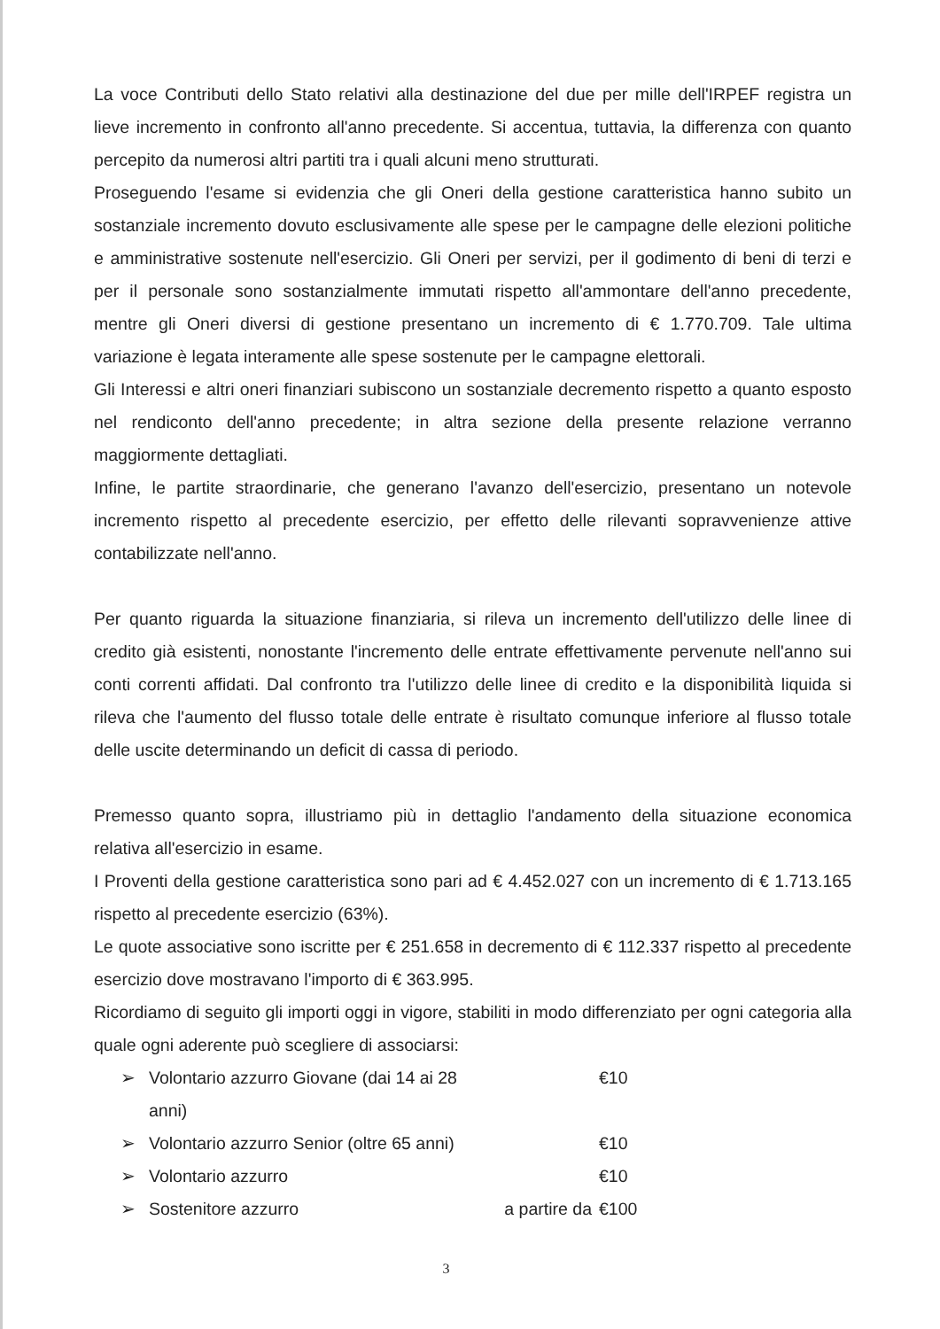La voce Contributi dello Stato relativi alla destinazione del due per mille dell'IRPEF registra un lieve incremento in confronto all'anno precedente. Si accentua, tuttavia, la differenza con quanto percepito da numerosi altri partiti tra i quali alcuni meno strutturati.
Proseguendo l'esame si evidenzia che gli Oneri della gestione caratteristica hanno subito un sostanziale incremento dovuto esclusivamente alle spese per le campagne delle elezioni politiche e amministrative sostenute nell'esercizio. Gli Oneri per servizi, per il godimento di beni di terzi e per il personale sono sostanzialmente immutati rispetto all'ammontare dell'anno precedente, mentre gli Oneri diversi di gestione presentano un incremento di € 1.770.709. Tale ultima variazione è legata interamente alle spese sostenute per le campagne elettorali.
Gli Interessi e altri oneri finanziari subiscono un sostanziale decremento rispetto a quanto esposto nel rendiconto dell'anno precedente; in altra sezione della presente relazione verranno maggiormente dettagliati.
Infine, le partite straordinarie, che generano l'avanzo dell'esercizio, presentano un notevole incremento rispetto al precedente esercizio, per effetto delle rilevanti sopravvenienze attive contabilizzate nell'anno.
Per quanto riguarda la situazione finanziaria, si rileva un incremento dell'utilizzo delle linee di credito già esistenti, nonostante l'incremento delle entrate effettivamente pervenute nell'anno sui conti correnti affidati. Dal confronto tra l'utilizzo delle linee di credito e la disponibilità liquida si rileva che l'aumento del flusso totale delle entrate è risultato comunque inferiore al flusso totale delle uscite determinando un deficit di cassa di periodo.
Premesso quanto sopra, illustriamo più in dettaglio l'andamento della situazione economica relativa all'esercizio in esame.
I Proventi della gestione caratteristica sono pari ad € 4.452.027 con un incremento di € 1.713.165 rispetto al precedente esercizio (63%).
Le quote associative sono iscritte per € 251.658 in decremento di € 112.337 rispetto al precedente esercizio dove mostravano l'importo di € 363.995.
Ricordiamo di seguito gli importi oggi in vigore, stabiliti in modo differenziato per ogni categoria alla quale ogni aderente può scegliere di associarsi:
➢ Volontario azzurro Giovane (dai 14 ai 28 anni) €10
➢ Volontario azzurro Senior (oltre 65 anni) €10
➢ Volontario azzurro €10
➢ Sostenitore azzurro a partire da €100
3